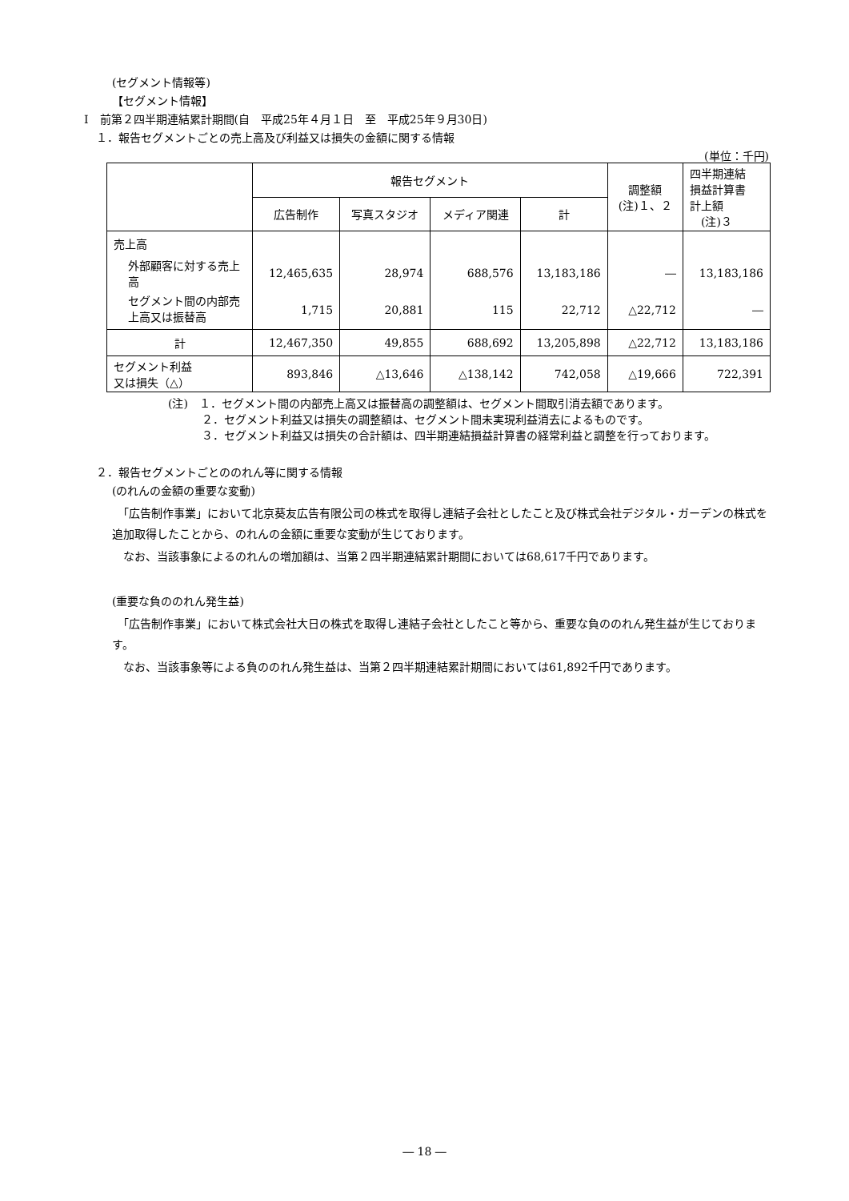(セグメント情報等)
【セグメント情報】
Ⅰ　前第２四半期連結累計期間(自　平成25年４月１日　至　平成25年９月30日)
１．報告セグメントごとの売上高及び利益又は損失の金額に関する情報
(単位：千円)
| | 報告セグメント | | | | 調整額 (注)１、２ | 四半期連結 損益計算書 計上額 (注)３ |
| --- | --- | --- | --- | --- | --- | --- |
| | 広告制作 | 写真スタジオ | メディア関連 | 計 | | |
| 売上高 | | | | | | |
| 外部顧客に対する売上高 | 12,465,635 | 28,974 | 688,576 | 13,183,186 | ― | 13,183,186 |
| セグメント間の内部売上高又は振替高 | 1,715 | 20,881 | 115 | 22,712 | △22,712 | ― |
| 計 | 12,467,350 | 49,855 | 688,692 | 13,205,898 | △22,712 | 13,183,186 |
| セグメント利益 又は損失（△） | 893,846 | △13,646 | △138,142 | 742,058 | △19,666 | 722,391 |
(注)　１．セグメント間の内部売上高又は振替高の調整額は、セグメント間取引消去額であります。
２．セグメント利益又は損失の調整額は、セグメント間未実現利益消去によるものです。
３．セグメント利益又は損失の合計額は、四半期連結損益計算書の経常利益と調整を行っております。
２．報告セグメントごとののれん等に関する情報
(のれんの金額の重要な変動)
　「広告制作事業」において北京葵友広告有限公司の株式を取得し連結子会社としたこと及び株式会社デジタル・ガーデンの株式を追加取得したことから、のれんの金額に重要な変動が生じております。
　なお、当該事象によるのれんの増加額は、当第２四半期連結累計期間においては68,617千円であります。
(重要な負ののれん発生益)
　「広告制作事業」において株式会社大日の株式を取得し連結子会社としたこと等から、重要な負ののれん発生益が生じております。
　なお、当該事象等による負ののれん発生益は、当第２四半期連結累計期間においては61,892千円であります。
― 18 ―